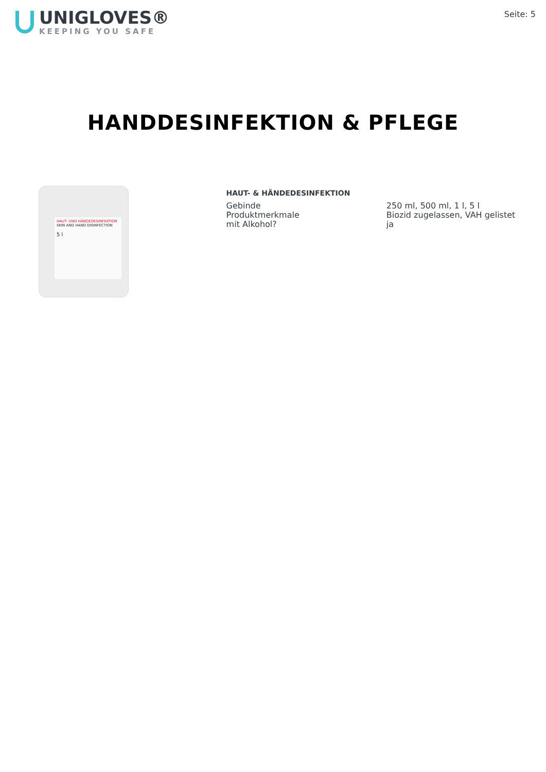UNIGLOVES®
KEEPING YOU SAFE
Seite: 5
HANDDESINFEKTION & PFLEGE
HAUT- UND HÄNDEDESINFEKTION
SKIN AND HAND DISINFECTION
5 l
HAUT- & HÄNDEDESINFEKTION
| Gebinde | 250 ml, 500 ml, 1 l, 5 l |
| Produktmerkmale | Biozid zugelassen, VAH gelistet |
| mit Alkohol? | ja |